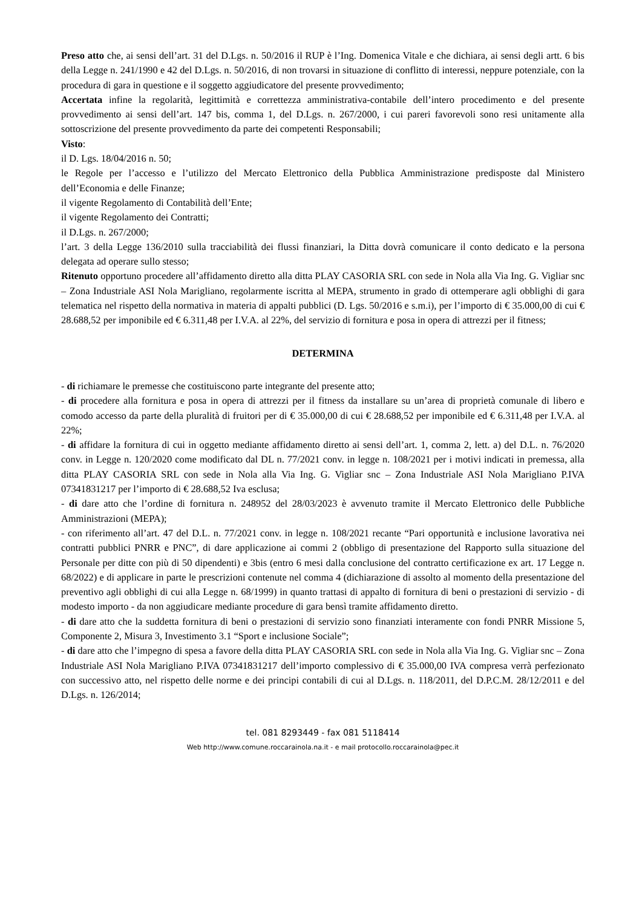Preso atto che, ai sensi dell’art. 31 del D.Lgs. n. 50/2016 il RUP è l’Ing. Domenica Vitale e che dichiara, ai sensi degli artt. 6 bis della Legge n. 241/1990 e 42 del D.Lgs. n. 50/2016, di non trovarsi in situazione di conflitto di interessi, neppure potenziale, con la procedura di gara in questione e il soggetto aggiudicatore del presente provvedimento;
Accertata infine la regolarità, legittimità e correttezza amministrativa-contabile dell’intero procedimento e del presente provvedimento ai sensi dell’art. 147 bis, comma 1, del D.Lgs. n. 267/2000, i cui pareri favorevoli sono resi unitamente alla sottoscrizione del presente provvedimento da parte dei competenti Responsabili;
Visto:
il D. Lgs. 18/04/2016 n. 50;
le Regole per l’accesso e l’utilizzo del Mercato Elettronico della Pubblica Amministrazione predisposte dal Ministero dell’Economia e delle Finanze;
il vigente Regolamento di Contabilità dell’Ente;
il vigente Regolamento dei Contratti;
il D.Lgs. n. 267/2000;
l’art. 3 della Legge 136/2010 sulla tracciabilità dei flussi finanziari, la Ditta dovrà comunicare il conto dedicato e la persona delegata ad operare sullo stesso;
Ritenuto opportuno procedere all’affidamento diretto alla ditta PLAY CASORIA SRL con sede in Nola alla Via Ing. G. Vigliar snc – Zona Industriale ASI Nola Marigliano, regolarmente iscritta al MEPA, strumento in grado di ottemperare agli obblighi di gara telematica nel rispetto della normativa in materia di appalti pubblici (D. Lgs. 50/2016 e s.m.i), per l’importo di € 35.000,00 di cui € 28.688,52 per imponibile ed € 6.311,48 per I.V.A. al 22%, del servizio di fornitura e posa in opera di attrezzi per il fitness;
DETERMINA
- di richiamare le premesse che costituiscono parte integrante del presente atto;
- di procedere alla fornitura e posa in opera di attrezzi per il fitness da installare su un’area di proprietà comunale di libero e comodo accesso da parte della pluralità di fruitori per di € 35.000,00 di cui € 28.688,52 per imponibile ed € 6.311,48 per I.V.A. al 22%;
- di affidare la fornitura di cui in oggetto mediante affidamento diretto ai sensi dell’art. 1, comma 2, lett. a) del D.L. n. 76/2020 conv. in Legge n. 120/2020 come modificato dal DL n. 77/2021 conv. in legge n. 108/2021 per i motivi indicati in premessa, alla ditta PLAY CASORIA SRL con sede in Nola alla Via Ing. G. Vigliar snc – Zona Industriale ASI Nola Marigliano P.IVA 07341831217 per l’importo di € 28.688,52 Iva esclusa;
- di dare atto che l’ordine di fornitura n. 248952 del 28/03/2023 è avvenuto tramite il Mercato Elettronico delle Pubbliche Amministrazioni (MEPA);
- con riferimento all’art. 47 del D.L. n. 77/2021 conv. in legge n. 108/2021 recante “Pari opportunità e inclusione lavorativa nei contratti pubblici PNRR e PNC”, di dare applicazione ai commi 2 (obbligo di presentazione del Rapporto sulla situazione del Personale per ditte con più di 50 dipendenti) e 3bis (entro 6 mesi dalla conclusione del contratto certificazione ex art. 17 Legge n. 68/2022) e di applicare in parte le prescrizioni contenute nel comma 4 (dichiarazione di assolto al momento della presentazione del preventivo agli obblighi di cui alla Legge n. 68/1999) in quanto trattasi di appalto di fornitura di beni o prestazioni di servizio - di modesto importo - da non aggiudicare mediante procedure di gara bensì tramite affidamento diretto.
- di dare atto che la suddetta fornitura di beni o prestazioni di servizio sono finanziati interamente con fondi PNRR Missione 5, Componente 2, Misura 3, Investimento 3.1 “Sport e inclusione Sociale”;
- di dare atto che l’impegno di spesa a favore della ditta PLAY CASORIA SRL con sede in Nola alla Via Ing. G. Vigliar snc – Zona Industriale ASI Nola Marigliano P.IVA 07341831217 dell’importo complessivo di € 35.000,00 IVA compresa verrà perfezionato con successivo atto, nel rispetto delle norme e dei principi contabili di cui al D.Lgs. n. 118/2011, del D.P.C.M. 28/12/2011 e del D.Lgs. n. 126/2014;
tel. 081 8293449 - fax 081 5118414
Web http://www.comune.roccarainola.na.it - e mail protocollo.roccarainola@pec.it